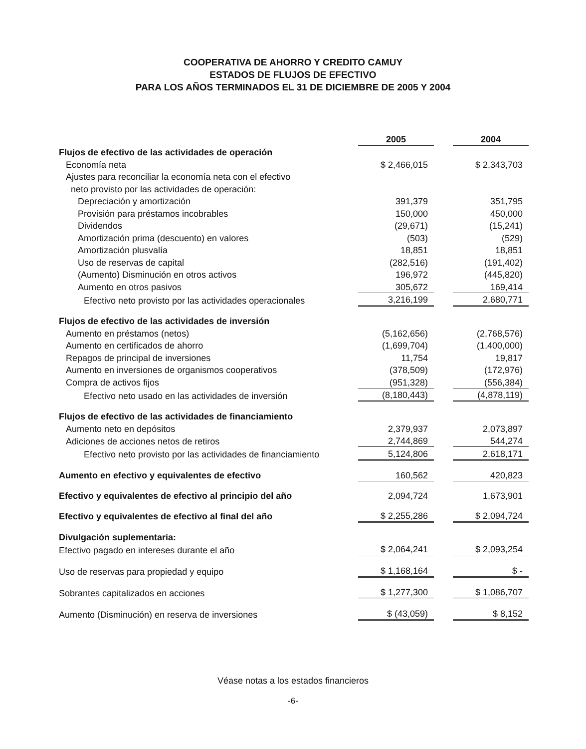COOPERATIVA DE AHORRO Y CREDITO CAMUY
ESTADOS DE FLUJOS DE EFECTIVO
PARA LOS AÑOS TERMINADOS EL 31 DE DICIEMBRE DE 2005 Y 2004
| | 2005 | | 2004 |
| Flujos de efectivo de las actividades de operación | | | |
| Economía neta | $ 2,466,015 | | $ 2,343,703 |
| Ajustes para reconciliar la economía neta con el efectivo | | | |
| neto provisto por las actividades de operación: | | | |
| Depreciación y amortización | 391,379 | | 351,795 |
| Provisión para préstamos incobrables | 150,000 | | 450,000 |
| Dividendos | (29,671) | | (15,241) |
| Amortización prima (descuento) en valores | (503) | | (529) |
| Amortización plusvalía | 18,851 | | 18,851 |
| Uso de reservas de capital | (282,516) | | (191,402) |
| (Aumento) Disminución en otros activos | 196,972 | | (445,820) |
| Aumento en otros pasivos | 305,672 | | 169,414 |
| Efectivo neto provisto por las actividades operacionales | 3,216,199 | | 2,680,771 |
| Flujos de efectivo de las actividades de inversión | | | |
| Aumento en préstamos (netos) | (5,162,656) | | (2,768,576) |
| Aumento en certificados de ahorro | (1,699,704) | | (1,400,000) |
| Repagos de principal de inversiones | 11,754 | | 19,817 |
| Aumento en inversiones de organismos cooperativos | (378,509) | | (172,976) |
| Compra de activos fijos | (951,328) | | (556,384) |
| Efectivo neto usado en las actividades de inversión | (8,180,443) | | (4,878,119) |
| Flujos de efectivo de las actividades de financiamiento | | | |
| Aumento neto en depósitos | 2,379,937 | | 2,073,897 |
| Adiciones de acciones netos de retiros | 2,744,869 | | 544,274 |
| Efectivo neto provisto por las actividades de financiamiento | 5,124,806 | | 2,618,171 |
| Aumento en efectivo y equivalentes de efectivo | 160,562 | | 420,823 |
| Efectivo y equivalentes de efectivo al principio del año | 2,094,724 | | 1,673,901 |
| Efectivo y equivalentes de efectivo al final del año | $ 2,255,286 | | $ 2,094,724 |
| Divulgación suplementaria: | | | |
| Efectivo pagado en intereses durante el año | $ 2,064,241 | | $ 2,093,254 |
| Uso de reservas para propiedad y equipo | $ 1,168,164 | | $ - |
| Sobrantes capitalizados en acciones | $ 1,277,300 | | $ 1,086,707 |
| Aumento (Disminución) en reserva de inversiones | $ (43,059) | | $ 8,152 |
Véase notas a los estados financieros
-6-